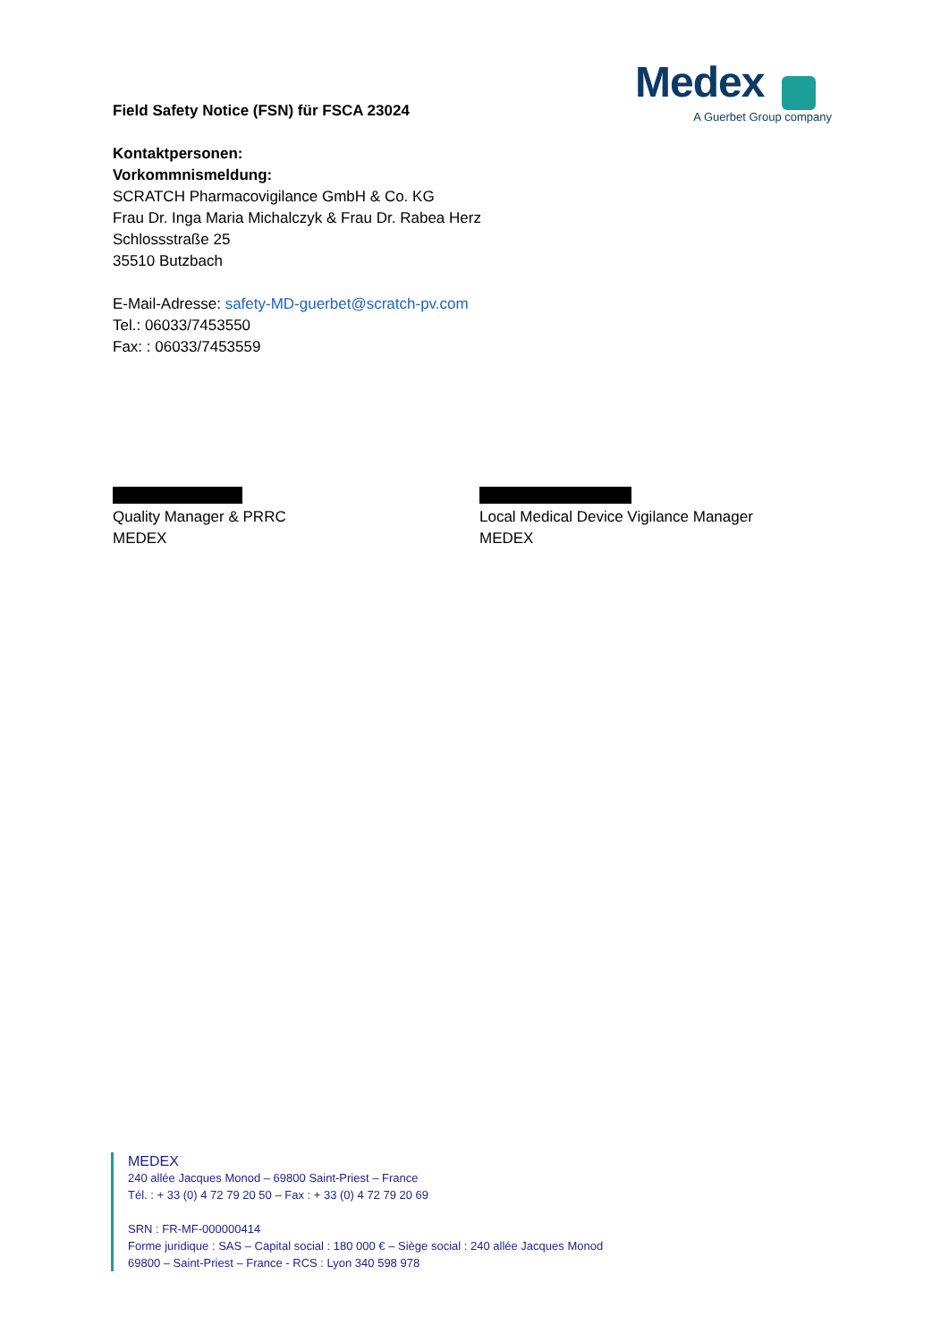Medex
A Guerbet Group company
Field Safety Notice (FSN) für FSCA 23024
Kontaktpersonen:
Vorkommnismeldung:
SCRATCH Pharmacovigilance GmbH & Co. KG
Frau Dr. Inga Maria Michalczyk & Frau Dr. Rabea Herz
Schlossstraße 25
35510 Butzbach
E-Mail-Adresse: safety-MD-guerbet@scratch-pv.com
Tel.: 06033/7453550
Fax: : 06033/7453559
Quality Manager & PRRC
MEDEX
Local Medical Device Vigilance Manager
MEDEX
MEDEX
240 allée Jacques Monod – 69800 Saint-Priest – France
Tél. : + 33 (0) 4 72 79 20 50 – Fax : + 33 (0) 4 72 79 20 69
SRN : FR-MF-000000414
Forme juridique : SAS – Capital social : 180 000 € – Siège social : 240 allée Jacques Monod
69800 – Saint-Priest – France - RCS : Lyon 340 598 978